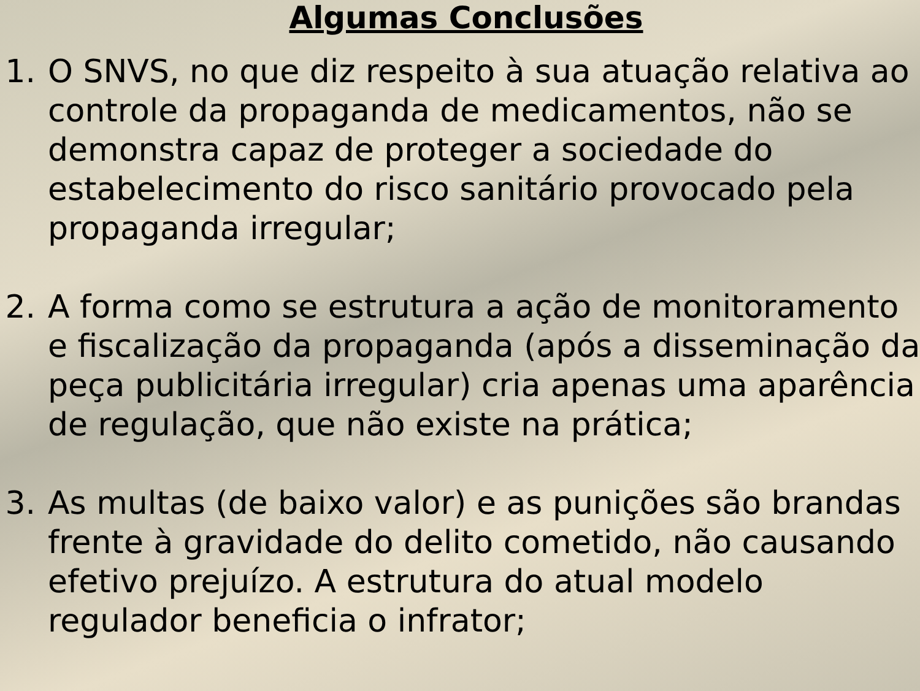Algumas Conclusões
1. O SNVS, no que diz respeito à sua atuação relativa ao
controle da propaganda de medicamentos, não se
demonstra capaz de proteger a sociedade do
estabelecimento do risco sanitário provocado pela
propaganda irregular;
2. A forma como se estrutura a ação de monitoramento
e fiscalização da propaganda (após a disseminação da
peça publicitária irregular) cria apenas uma aparência
de regulação, que não existe na prática;
3. As multas (de baixo valor) e as punições são brandas
frente à gravidade do delito cometido, não causando
efetivo prejuízo. A estrutura do atual modelo
regulador beneficia o infrator;